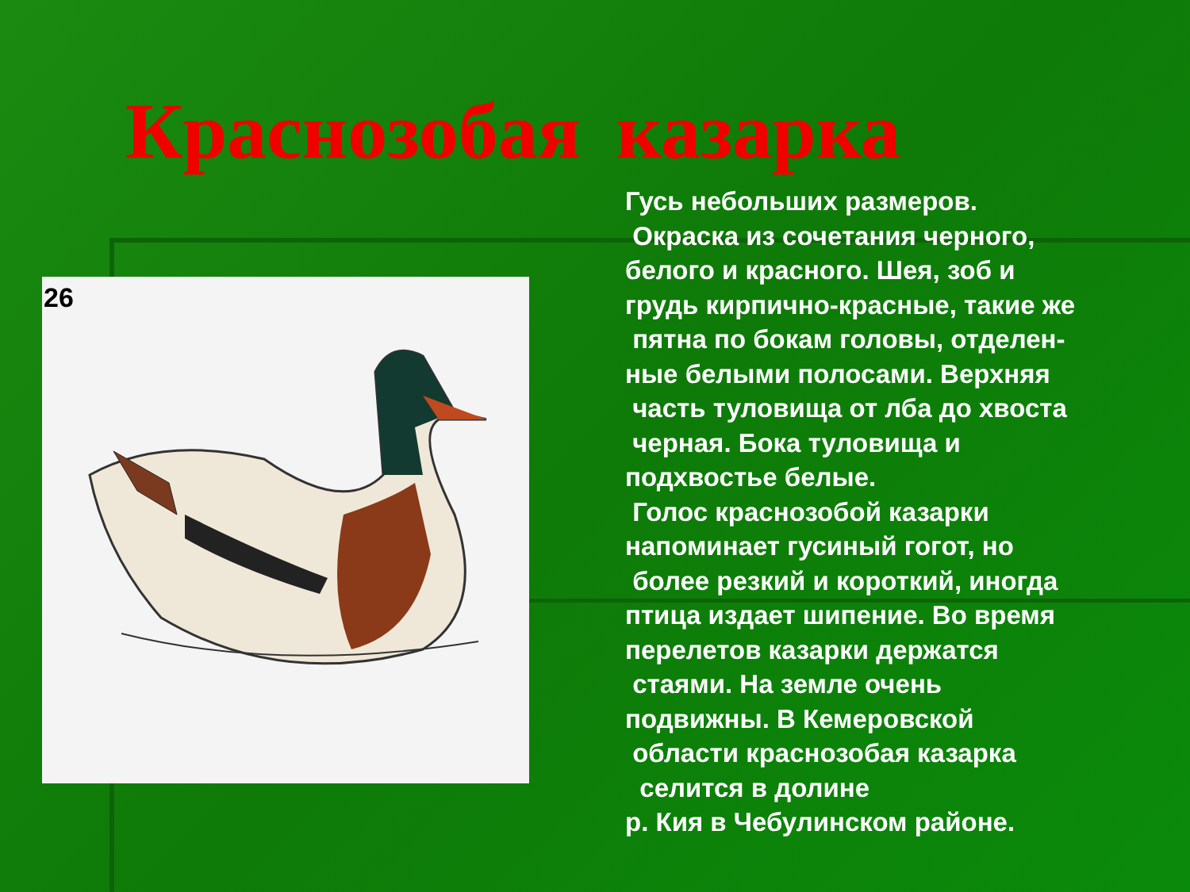Краснозобая казарка
26
Гусь небольших размеров. Окраска из сочетания черного, белого и красного. Шея, зоб и грудь кирпично-красные, такие же пятна по бокам головы, отделен- ные белыми полосами. Верхняя часть туловища от лба до хвоста черная. Бока туловища и подхвостье белые. Голос краснозобой казарки напоминает гусиный гогот, но более резкий и короткий, иногда птица издает шипение. Во время перелетов казарки держатся стаями. На земле очень подвижны. В Кемеровской области краснозобая казарка селится в долине р. Кия в Чебулинском районе.